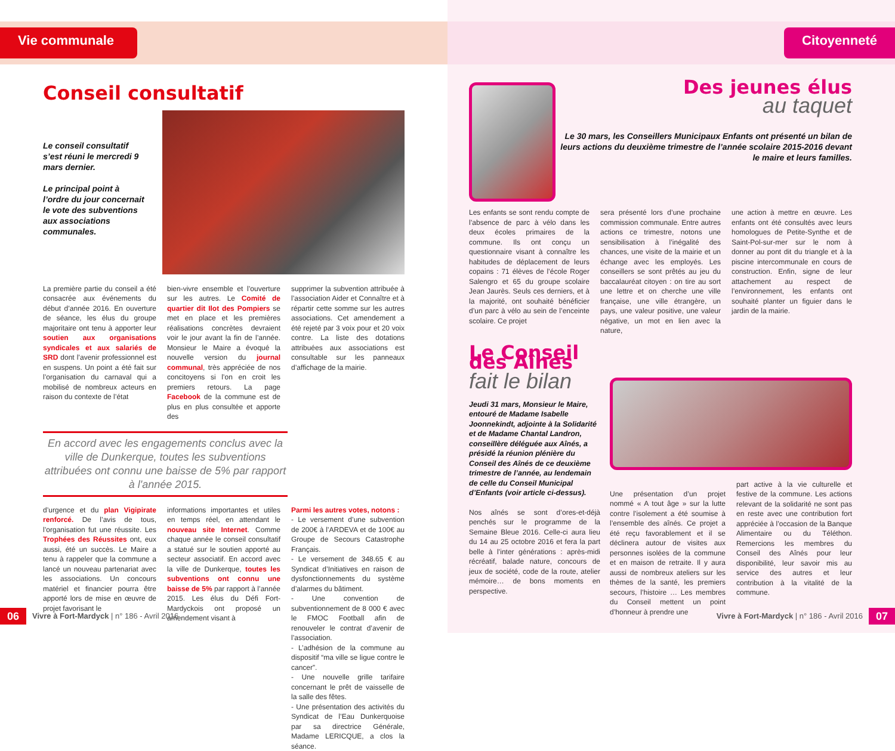Vie communale
Conseil consultatif
Le conseil consultatif s’est réuni le mercredi 9 mars dernier.
Le principal point à l’ordre du jour concernait le vote des subventions aux associations communales.
La première partie du conseil a été consacrée aux événements du début d’année 2016. En ouverture de séance, les élus du groupe majoritaire ont tenu à apporter leur soutien aux organisations syndicales et aux salariés de SRD dont l’avenir professionnel est en suspens. Un point a été fait sur l’organisation du carnaval qui a mobilisé de nombreux acteurs en raison du contexte de l’état
bien-vivre ensemble et l’ouverture sur les autres. Le Comité de quartier dit Ilot des Pompiers se met en place et les premières réalisations concrètes devraient voir le jour avant la fin de l’année. Monsieur le Maire a évoqué la nouvelle version du journal communal, très appréciée de nos concitoyens si l’on en croit les premiers retours. La page Facebook de la commune est de plus en plus consultée et apporte des
supprimer la subvention attribuée à l’association Aider et Connaître et à répartir cette somme sur les autres associations. Cet amendement a été rejeté par 3 voix pour et 20 voix contre. La liste des dotations attribuées aux associations est consultable sur les panneaux d’affichage de la mairie.
En accord avec les engagements conclus avec la ville de Dunkerque, toutes les subventions attribuées ont connu une baisse de 5% par rapport à l'année 2015.
d’urgence et du plan Vigipirate renforcé. De l’avis de tous, l’organisation fut une réussite. Les Trophées des Réussites ont, eux aussi, été un succès. Le Maire a tenu à rappeler que la commune a lancé un nouveau partenariat avec les associations. Un concours matériel et financier pourra être apporté lors de mise en œuvre de projet favorisant le
informations importantes et utiles en temps réel, en attendant le nouveau site Internet. Comme chaque année le conseil consultatif a statué sur le soutien apporté au secteur associatif. En accord avec la ville de Dunkerque, toutes les subventions ont connu une baisse de 5% par rapport à l’année 2015. Les élus du Défi Fort-Mardyckois ont proposé un amendement visant à
Parmi les autres votes, notons :
- Le versement d’une subvention de 200€ à l’ARDEVA et de 100€ au Groupe de Secours Catastrophe Français.
- Le versement de 348.65 € au Syndicat d’Initiatives en raison de dysfonctionnements du système d’alarmes du bâtiment.
- Une convention de subventionnement de 8 000 € avec le FMOC Football afin de renouveler le contrat d’avenir de l’association.
- L’adhésion de la commune au dispositif “ma ville se ligue contre le cancer”.
- Une nouvelle grille tarifaire concernant le prêt de vaisselle de la salle des fêtes.
- Une présentation des activités du Syndicat de l’Eau Dunkerquoise par sa directrice Générale, Madame LERICQUE, a clos la séance.
06 Vivre à Fort-Mardyck | n° 186 - Avril 2016
Citoyenneté
Des jeunes élus
au taquet
Le 30 mars, les Conseillers Municipaux Enfants ont présenté un bilan de leurs actions du deuxième trimestre de l’année scolaire 2015-2016 devant le maire et leurs familles.
Les enfants se sont rendu compte de l’absence de parc à vélo dans les deux écoles primaires de la commune. Ils ont conçu un questionnaire visant à connaître les habitudes de déplacement de leurs copains : 71 élèves de l’école Roger Salengro et 65 du groupe scolaire Jean Jaurès. Seuls ces derniers, et à la majorité, ont souhaité bénéficier d’un parc à vélo au sein de l’enceinte scolaire. Ce projet
sera présenté lors d’une prochaine commission communale. Entre autres actions ce trimestre, notons une sensibilisation à l’inégalité des chances, une visite de la mairie et un échange avec les employés. Les conseillers se sont prêtés au jeu du baccalauréat citoyen : on tire au sort une lettre et on cherche une ville française, une ville étrangère, un pays, une valeur positive, une valeur négative, un mot en lien avec la nature,
une action à mettre en œuvre. Les enfants ont été consultés avec leurs homologues de Petite-Synthe et de Saint-Pol-sur-mer sur le nom à donner au pont dit du triangle et à la piscine intercommunale en cours de construction. Enfin, signe de leur attachement au respect de l’environnement, les enfants ont souhaité planter un figuier dans le jardin de la mairie.
Le Conseil des Aînés
fait le bilan
Jeudi 31 mars, Monsieur le Maire, entouré de Madame Isabelle Joonnekindt, adjointe à la Solidarité et de Madame Chantal Landron, conseillère déléguée aux Aînés, a présidé la réunion plénière du Conseil des Aînés de ce deuxième trimestre de l’année, au lendemain de celle du Conseil Municipal d’Enfants (voir article ci-dessus).
Nos aînés se sont d’ores-et-déjà penchés sur le programme de la Semaine Bleue 2016. Celle-ci aura lieu du 14 au 25 octobre 2016 et fera la part belle à l’inter générations : après-midi récréatif, balade nature, concours de jeux de société, code de la route, atelier mémoire… de bons moments en perspective.
Une présentation d’un projet nommé « A tout âge » sur la lutte contre l’isolement a été soumise à l’ensemble des aînés. Ce projet a été reçu favorablement et il se déclinera autour de visites aux personnes isolées de la commune et en maison de retraite. Il y aura aussi de nombreux ateliers sur les thèmes de la santé, les premiers secours, l’histoire … Les membres du Conseil mettent un point d’honneur à prendre une
part active à la vie culturelle et festive de la commune. Les actions relevant de la solidarité ne sont pas en reste avec une contribution fort appréciée à l’occasion de la Banque Alimentaire ou du Téléthon. Remercions les membres du Conseil des Aînés pour leur disponibilité, leur savoir mis au service des autres et leur contribution à la vitalité de la commune.
Vivre à Fort-Mardyck | n° 186 - Avril 2016 07